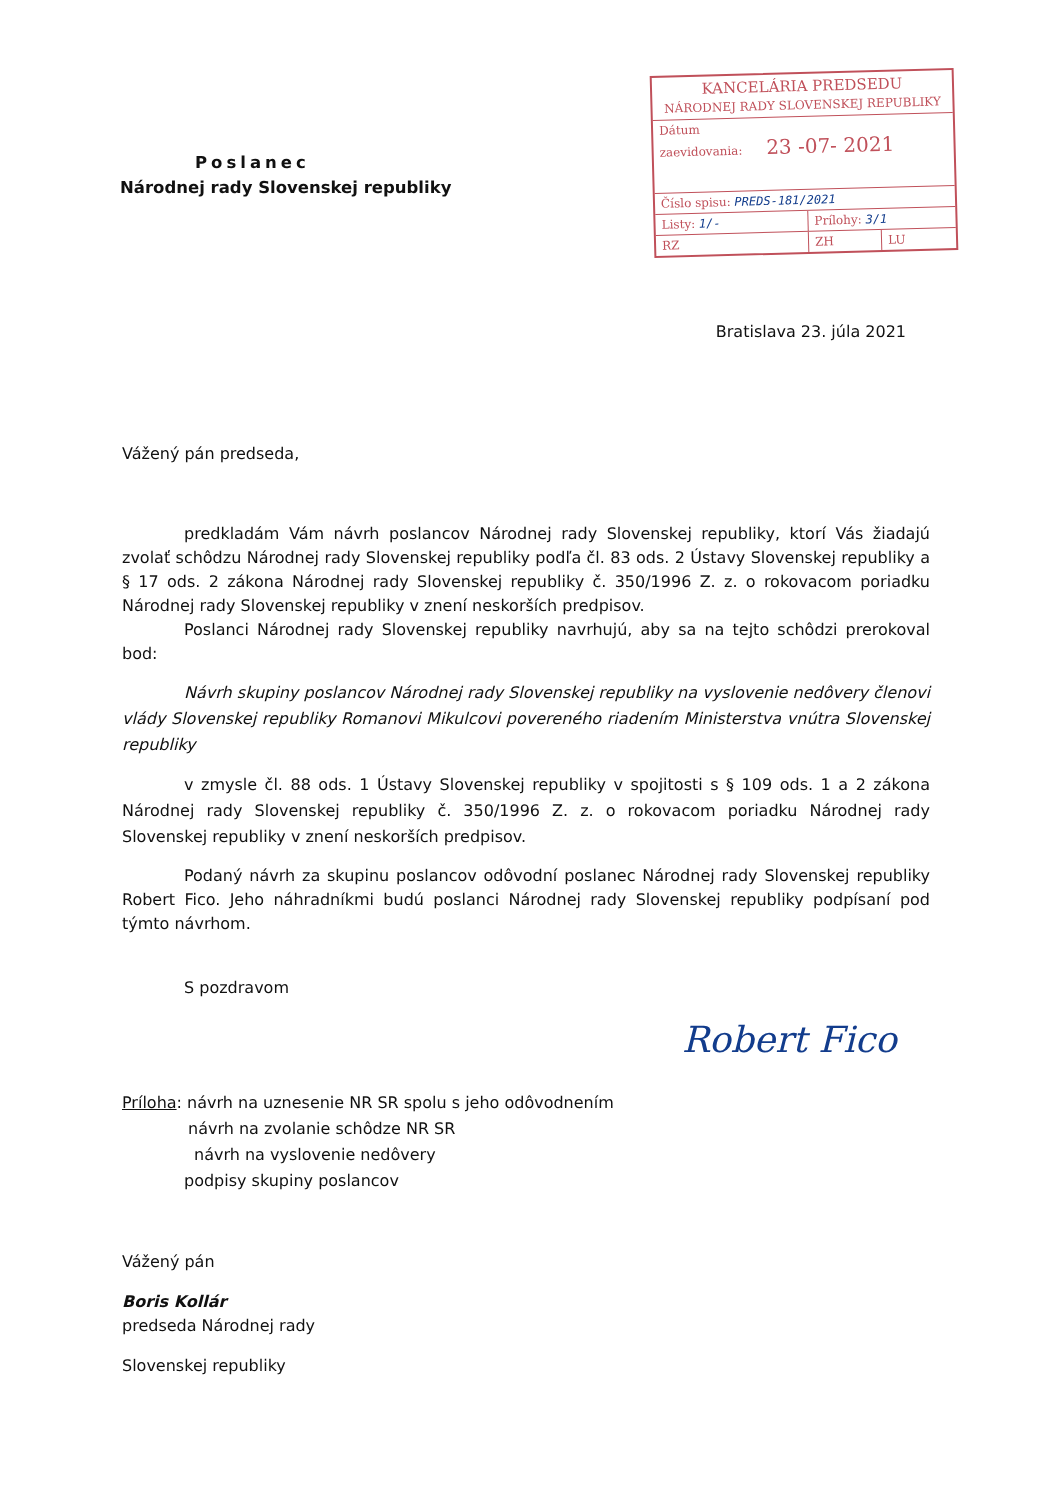Poslanec
Národnej rady Slovenskej republiky
KANCELÁRIA PREDSEDU
NÁRODNEJ RADY SLOVENSKEJ REPUBLIKY
Dátum
zaevidovania: 23 -07- 2021
Číslo spisu: PREDS-181/2021
Listy: 1/- Prílohy: 3/1
RZ ZH LU
Bratislava 23. júla 2021
Vážený pán predseda,
predkladám Vám návrh poslancov Národnej rady Slovenskej republiky, ktorí Vás žiadajú zvolať schôdzu Národnej rady Slovenskej republiky podľa čl. 83 ods. 2 Ústavy Slovenskej republiky a § 17 ods. 2 zákona Národnej rady Slovenskej republiky č. 350/1996 Z. z. o rokovacom poriadku Národnej rady Slovenskej republiky v znení neskorších predpisov.
Poslanci Národnej rady Slovenskej republiky navrhujú, aby sa na tejto schôdzi prerokoval bod:
Návrh skupiny poslancov Národnej rady Slovenskej republiky na vyslovenie nedôvery členovi vlády Slovenskej republiky Romanovi Mikulcovi povereného riadením Ministerstva vnútra Slovenskej republiky
v zmysle čl. 88 ods. 1 Ústavy Slovenskej republiky v spojitosti s § 109 ods. 1 a 2 zákona Národnej rady Slovenskej republiky č. 350/1996 Z. z. o rokovacom poriadku Národnej rady Slovenskej republiky v znení neskorších predpisov.
Podaný návrh za skupinu poslancov odôvodní poslanec Národnej rady Slovenskej republiky Robert Fico. Jeho náhradníkmi budú poslanci Národnej rady Slovenskej republiky podpísaní pod týmto návrhom.
S pozdravom
Robert Fico
Príloha: návrh na uznesenie NR SR spolu s jeho odôvodnením
návrh na zvolanie schôdze NR SR
návrh na vyslovenie nedôvery
podpisy skupiny poslancov
Vážený pán
Boris Kollár
predseda Národnej rady
Slovenskej republiky